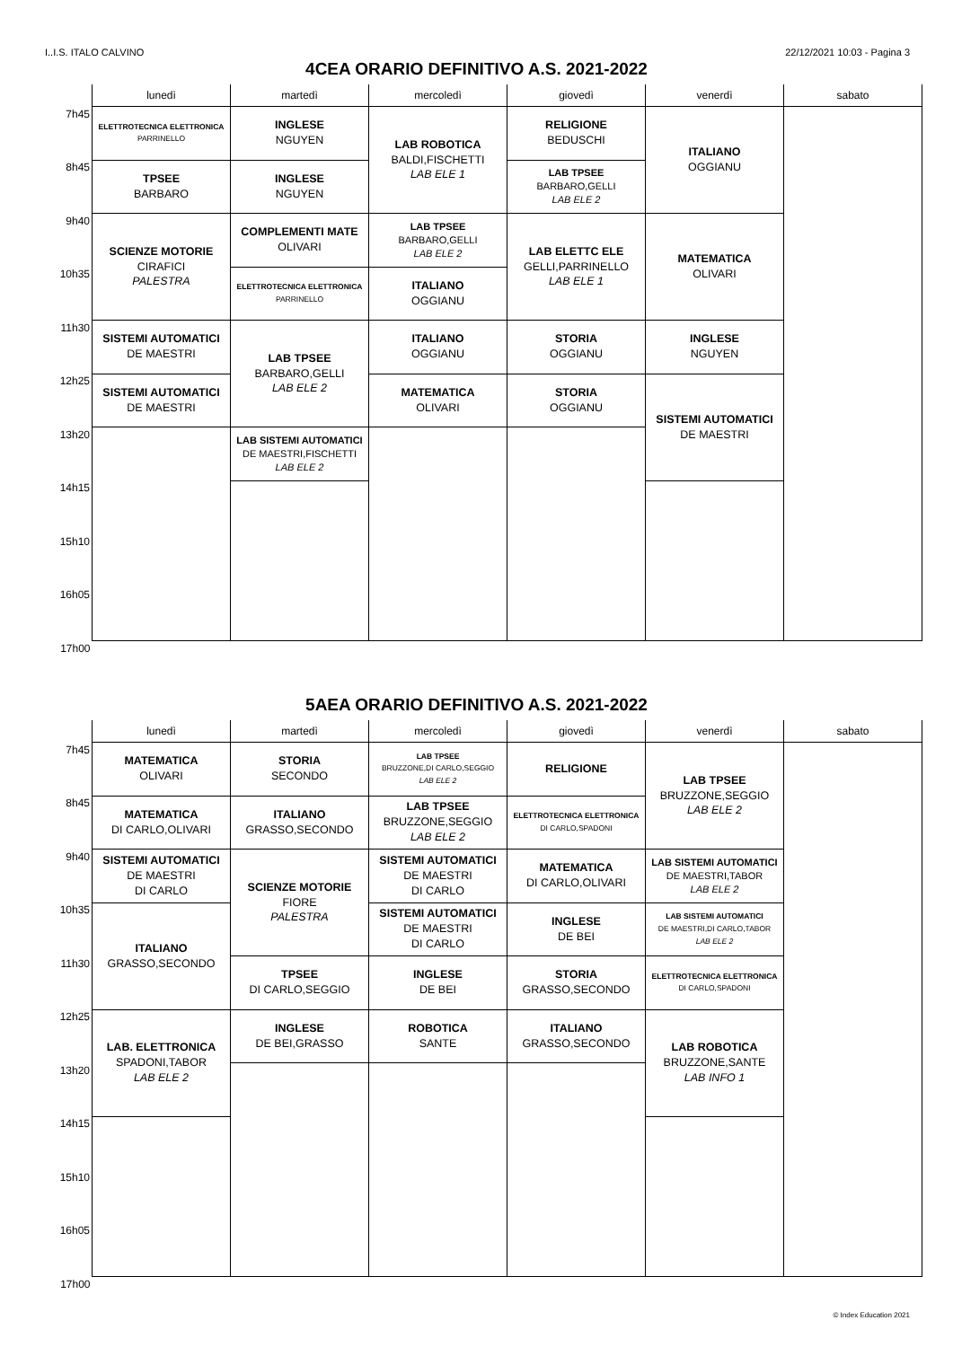I..I.S. ITALO CALVINO 22/12/2021 10:03 - Pagina 3
4CEA ORARIO DEFINITIVO A.S. 2021-2022
| | lunedì | martedì | mercoledì | giovedì | venerdì | sabato |
| --- | --- | --- | --- | --- | --- | --- |
| 7h45 | ELETTROTECNICA ELETTRONICA PARRINELLO | INGLESE NGUYEN | LAB ROBOTICA BALDI,FISCHETTI LAB ELE 1 | RELIGIONE BEDUSCHI | ITALIANO OGGIANU | |
| 8h45 | TPSEE BARBARO | INGLESE NGUYEN | | LAB TPSEE BARBARO,GELLI LAB ELE 2 | | |
| 9h40 | SCIENZE MOTORIE CIRAFICI PALESTRA | COMPLEMENTI MATE OLIVARI | LAB TPSEE BARBARO,GELLI LAB ELE 2 | LAB ELETTC ELE GELLI,PARRINELLO LAB ELE 1 | MATEMATICA OLIVARI | |
| 10h35 | | ELETTROTECNICA ELETTRONICA PARRINELLO | ITALIANO OGGIANU | | | |
| 11h30 | SISTEMI AUTOMATICI DE MAESTRI | LAB TPSEE BARBARO,GELLI LAB ELE 2 | ITALIANO OGGIANU | STORIA OGGIANU | INGLESE NGUYEN | |
| 12h25 | SISTEMI AUTOMATICI DE MAESTRI | | MATEMATICA OLIVARI | STORIA OGGIANU | SISTEMI AUTOMATICI DE MAESTRI | |
| 13h20 | | LAB SISTEMI AUTOMATICI DE MAESTRI,FISCHETTI LAB ELE 2 | | | | |
| 14h15 | | | | | | |
| 15h10 | | | | | | |
| 16h05 | | | | | | |
| 17h00 | | | | | | |
5AEA ORARIO DEFINITIVO A.S. 2021-2022
| | lunedì | martedì | mercoledì | giovedì | venerdì | sabato |
| --- | --- | --- | --- | --- | --- | --- |
| 7h45 | MATEMATICA OLIVARI | STORIA SECONDO | LAB TPSEE BRUZZONE,DI CARLO,SEGGIO LAB ELE 2 | RELIGIONE | LAB TPSEE BRUZZONE,SEGGIO LAB ELE 2 | |
| 8h45 | MATEMATICA DI CARLO,OLIVARI | ITALIANO GRASSO,SECONDO | LAB TPSEE BRUZZONE,SEGGIO LAB ELE 2 | ELETTROTECNICA ELETTRONICA DI CARLO,SPADONI | | |
| 9h40 | SISTEMI AUTOMATICI DE MAESTRI DI CARLO | SCIENZE MOTORIE FIORE PALESTRA | SISTEMI AUTOMATICI DE MAESTRI DI CARLO | MATEMATICA DI CARLO,OLIVARI | LAB SISTEMI AUTOMATICI DE MAESTRI,TABOR LAB ELE 2 | |
| 10h35 | ITALIANO GRASSO,SECONDO | | SISTEMI AUTOMATICI DE MAESTRI DI CARLO | INGLESE DE BEI | LAB SISTEMI AUTOMATICI DE MAESTRI,DI CARLO,TABOR LAB ELE 2 | |
| 11h30 | | TPSEE DI CARLO,SEGGIO | INGLESE DE BEI | STORIA GRASSO,SECONDO | ELETTROTECNICA ELETTRONICA DI CARLO,SPADONI | |
| 12h25 | LAB. ELETTRONICA SPADONI,TABOR LAB ELE 2 | INGLESE DE BEI,GRASSO | ROBOTICA SANTE | ITALIANO GRASSO,SECONDO | LAB ROBOTICA BRUZZONE,SANTE LAB INFO 1 | |
| 13h20 | | | | | | |
| 14h15 | | | | | | |
| 15h10 | | | | | | |
| 16h05 | | | | | | |
| 17h00 | | | | | | |
© Index Education 2021